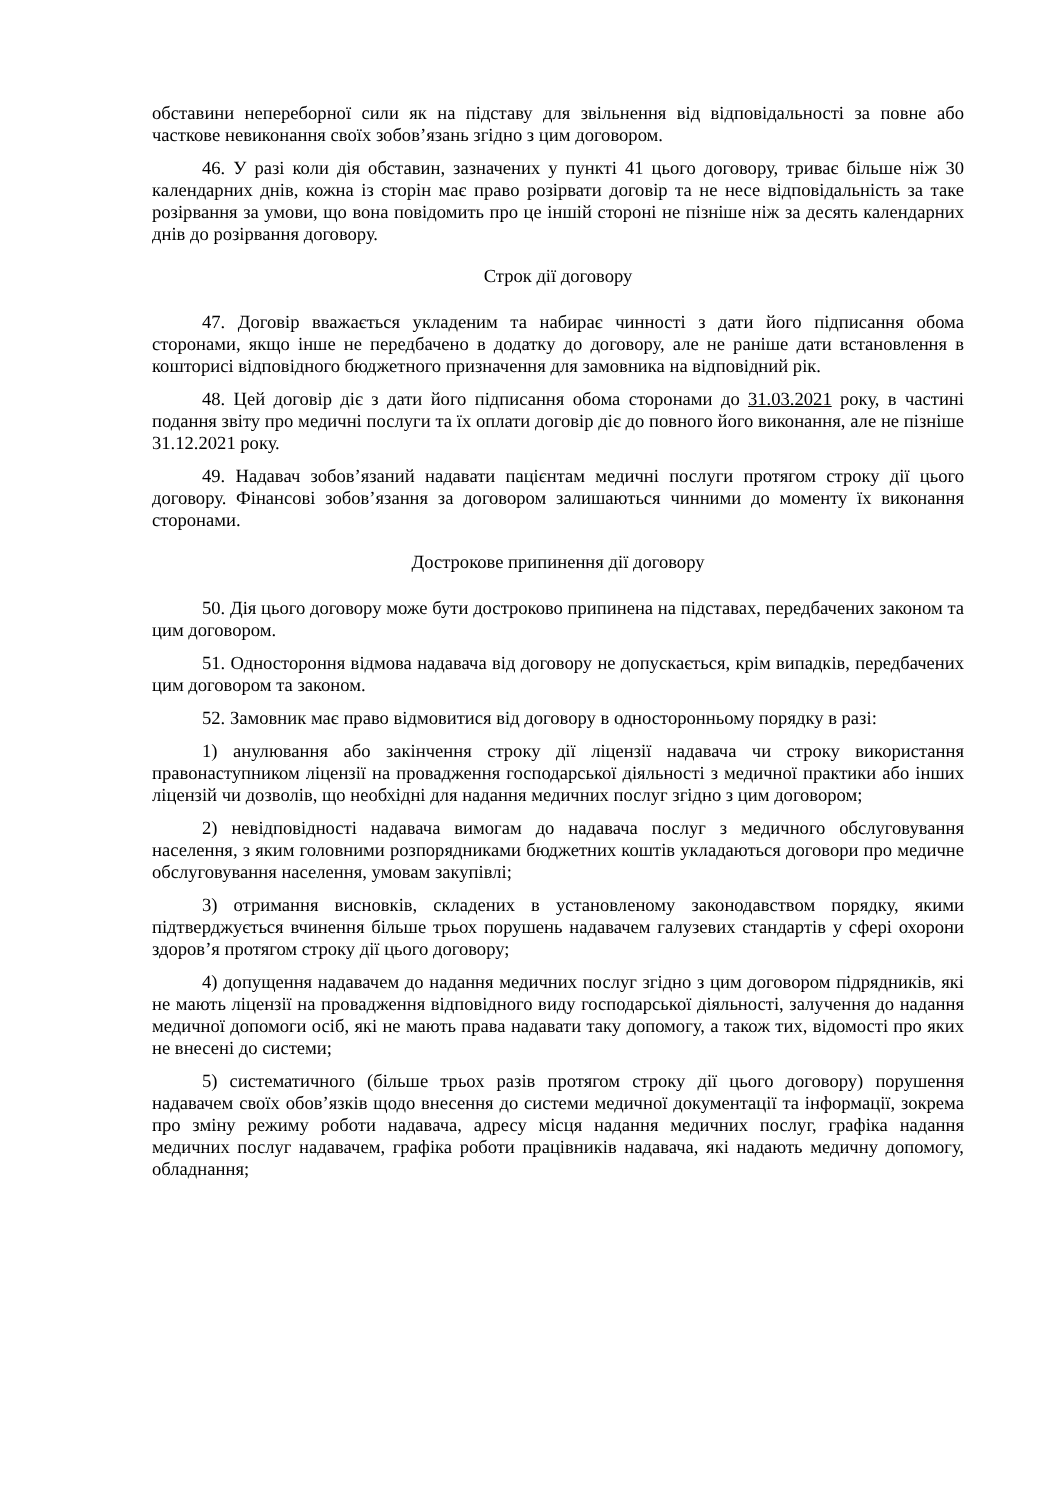обставини непереборної сили як на підставу для звільнення від відповідальності за повне або часткове невиконання своїх зобов’язань згідно з цим договором.
46. У разі коли дія обставин, зазначених у пункті 41 цього договору, триває більше ніж 30 календарних днів, кожна із сторін має право розірвати договір та не несе відповідальність за таке розірвання за умови, що вона повідомить про це іншій стороні не пізніше ніж за десять календарних днів до розірвання договору.
Строк дії договору
47. Договір вважається укладеним та набирає чинності з дати його підписання обома сторонами, якщо інше не передбачено в додатку до договору, але не раніше дати встановлення в кошторисі відповідного бюджетного призначення для замовника на відповідний рік.
48. Цей договір діє з дати його підписання обома сторонами до 31.03.2021 року, в частині подання звіту про медичні послуги та їх оплати договір діє до повного його виконання, але не пізніше 31.12.2021 року.
49. Надавач зобов’язаний надавати пацієнтам медичні послуги протягом строку дії цього договору. Фінансові зобов’язання за договором залишаються чинними до моменту їх виконання сторонами.
Дострокове припинення дії договору
50. Дія цього договору може бути достроково припинена на підставах, передбачених законом та цим договором.
51. Одностороння відмова надавача від договору не допускається, крім випадків, передбачених цим договором та законом.
52. Замовник має право відмовитися від договору в односторонньому порядку в разі:
1) анулювання або закінчення строку дії ліцензії надавача чи строку використання правонаступником ліцензії на провадження господарської діяльності з медичної практики або інших ліцензій чи дозволів, що необхідні для надання медичних послуг згідно з цим договором;
2) невідповідності надавача вимогам до надавача послуг з медичного обслуговування населення, з яким головними розпорядниками бюджетних коштів укладаються договори про медичне обслуговування населення, умовам закупівлі;
3) отримання висновків, складених в установленому законодавством порядку, якими підтверджується вчинення більше трьох порушень надавачем галузевих стандартів у сфері охорони здоров’я протягом строку дії цього договору;
4) допущення надавачем до надання медичних послуг згідно з цим договором підрядників, які не мають ліцензії на провадження відповідного виду господарської діяльності, залучення до надання медичної допомоги осіб, які не мають права надавати таку допомогу, а також тих, відомості про яких не внесені до системи;
5) систематичного (більше трьох разів протягом строку дії цього договору) порушення надавачем своїх обов’язків щодо внесення до системи медичної документації та інформації, зокрема про зміну режиму роботи надавача, адресу місця надання медичних послуг, графіка надання медичних послуг надавачем, графіка роботи працівників надавача, які надають медичну допомогу, обладнання;